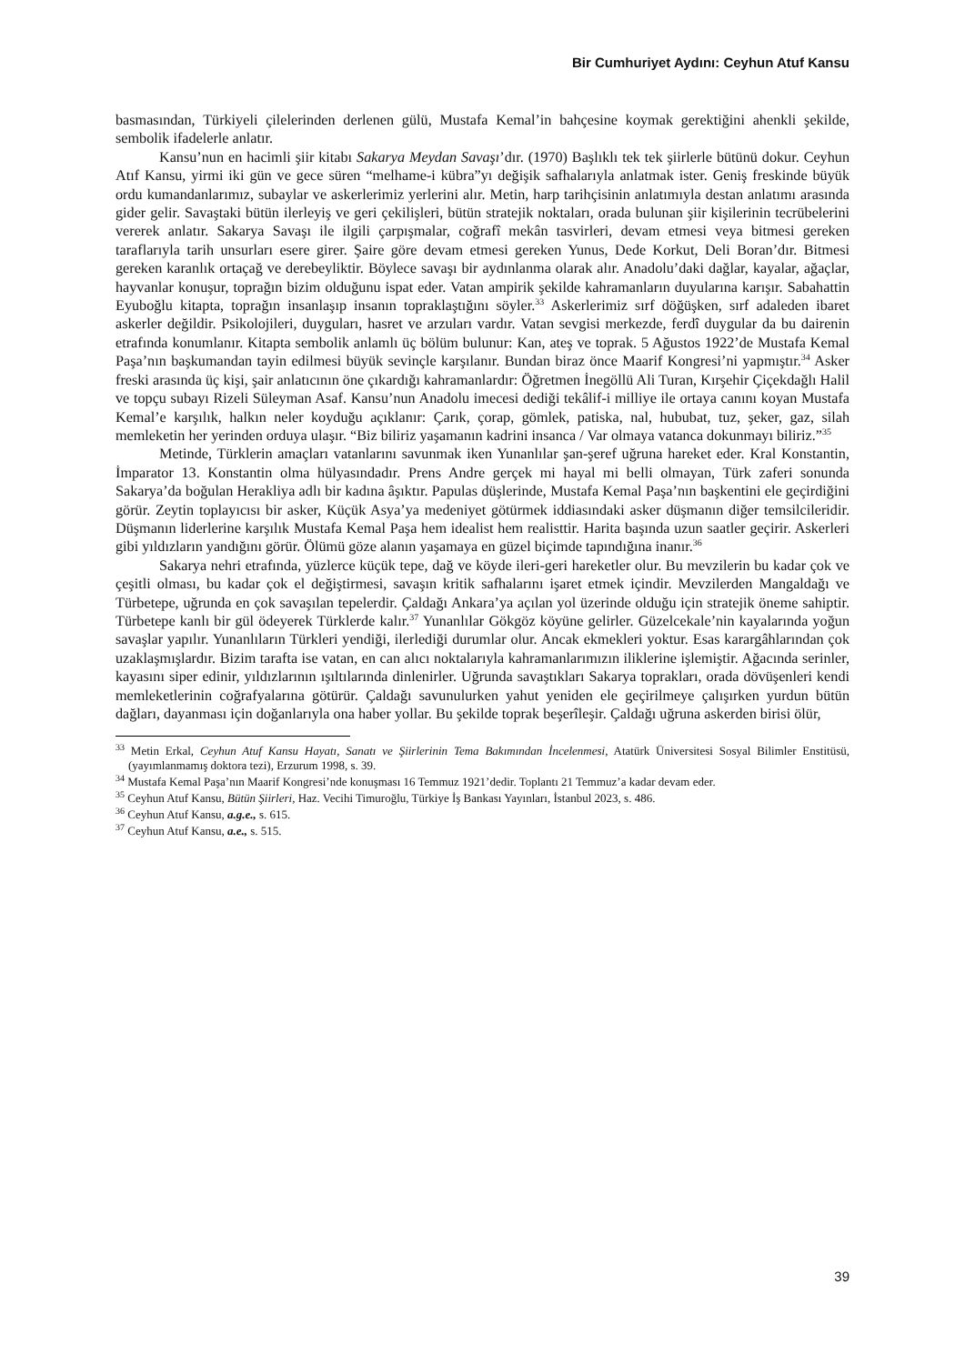Bir Cumhuriyet Aydını: Ceyhun Atuf Kansu
basmasından, Türkiyeli çilelerinden derlenen gülü, Mustafa Kemal’in bahçesine koymak gerektiğini ahenkli şekilde, sembolik ifadelerle anlatır.
Kansu’nun en hacimli şiir kitabı Sakarya Meydan Savaşı’dır. (1970) Başlıklı tek tek şiirlerle bütünü dokur. Ceyhun Atıf Kansu, yirmi iki gün ve gece süren “melhame-i kübra”yı değişik safhalarıyla anlatmak ister. Geniş freskinde büyük ordu kumandanlarımız, subaylar ve askerlerimiz yerlerini alır. Metin, harp tarihçisinin anlatımıyla destan anlatımı arasında gider gelir. Savaştaki bütün ilerleyiş ve geri çekilişleri, bütün stratejik noktaları, orada bulunan şiir kişilerinin tecrübelerini vererek anlatır. Sakarya Savaşı ile ilgili çarpışmalar, coğrafî mekân tasvirleri, devam etmesi veya bitmesi gereken taraflarıyla tarih unsurları esere girer. Şaire göre devam etmesi gereken Yunus, Dede Korkut, Deli Boran’dır. Bitmesi gereken karanlık ortaçağ ve derebeyliktir. Böylece savaşı bir aydınlanma olarak alır. Anadolu’daki dağlar, kayalar, ağaçlar, hayvanlar konuşur, toprağın bizim olduğunu ispat eder. Vatan ampirik şekilde kahramanların duyularına karışır. Sabahattin Eyuboğlu kitapta, toprağın insanlaşıp insanın topraklaştığını söyler.<sup>33</sup> Askerlerimiz sırf döğüşken, sırf adaleden ibaret askerler değildir. Psikolojileri, duyguları, hasret ve arzuları vardır. Vatan sevgisi merkezde, ferdî duygular da bu dairenin etrafında konumlanır. Kitapta sembolik anlamlı üç bölüm bulunur: Kan, ateş ve toprak. 5 Ağustos 1922’de Mustafa Kemal Paşa’nın başkumandan tayin edilmesi büyük sevinçle karşılanır. Bundan biraz önce Maarif Kongresi’ni yapmıştır.<sup>34</sup> Asker freski arasında üç kişi, şair anlatıcının öne çıkardığı kahramanlardır: Öğretmen İnegöllü Ali Turan, Kırşehir Çiçekdağlı Halil ve topçu subayı Rizeli Süleyman Asaf. Kansu’nun Anadolu imecesi dediği tekâlif-i milliye ile ortaya canını koyan Mustafa Kemal’e karşılık, halkın neler koyduğu açıklanır: Çarık, çorap, gömlek, patiska, nal, hububat, tuz, şeker, gaz, silah memleketin her yerinden orduya ulaşır. “Biz biliriz yaşamanın kadrini insanca / Var olmaya vatanca dokunmayı biliriz.”<sup>35</sup>
Metinde, Türklerin amaçları vatanlarını savunmak iken Yunanlılar şan-şeref uğruna hareket eder. Kral Konstantin, İmparator 13. Konstantin olma hülyasındadır. Prens Andre gerçek mi hayal mi belli olmayan, Türk zaferi sonunda Sakarya’da boğulan Herakliya adlı bir kadına âşıktır. Papulas düşlerinde, Mustafa Kemal Paşa’nın başkentini ele geçirdiğini görür. Zeytin toplayıcısı bir asker, Küçük Asya’ya medeniyet götürmek iddiasındaki asker düşmanın diğer temsilcileridir. Düşmanın liderlerine karşılık Mustafa Kemal Paşa hem idealist hem realisttir. Harita başında uzun saatler geçirir. Askerleri gibi yıldızların yandığını görür. Ölümü göze alanın yaşamaya en güzel biçimde tapındığına inanır.<sup>36</sup>
Sakarya nehri etrafında, yüzlerce küçük tepe, dağ ve köyde ileri-geri hareketler olur. Bu mevzilerin bu kadar çok ve çeşitli olması, bu kadar çok el değiştirmesi, savaşın kritik safhalarını işaret etmek içindir. Mevzilerden Mangaldağı ve Türbetepe, uğrunda en çok savaşılan tepelerdir. Çaldağı Ankara’ya açılan yol üzerinde olduğu için stratejik öneme sahiptir. Türbetepe kanlı bir gül ödeyerek Türklerde kalır.<sup>37</sup> Yunanlılar Gökgöz köyüne gelirler. Güzelcekale’nin kayalarında yoğun savaşlar yapılır. Yunanlıların Türkleri yendiği, ilerlediği durumlar olur. Ancak ekmekleri yoktur. Esas karargâhlarından çok uzaklaşmışlardır. Bizim tarafta ise vatan, en can alıcı noktalarıyla kahramanlarımızın iliklerine işlemiştir. Ağacında serinler, kayasını siper edinir, yıldızlarının ışıltılarında dinlenirler. Uğrunda savaştıkları Sakarya toprakları, orada dövüşenleri kendi memleketlerinin coğrafyalarına götürür. Çaldağı savunulurken yahut yeniden ele geçirilmeye çalışırken yurdun bütün dağları, dayanması için doğanlarıyla ona haber yollar. Bu şekilde toprak beşerîleşir. Çaldağı uğruna askerden birisi ölür,
<sup>33</sup> Metin Erkal, Ceyhun Atuf Kansu Hayatı, Sanatı ve Şiirlerinin Tema Bakımından İncelenmesi, Atatürk Üniversitesi Sosyal Bilimler Enstitüsü, (yayımlanmamış doktora tezi), Erzurum 1998, s. 39.
<sup>34</sup> Mustafa Kemal Paşa’nın Maarif Kongresi’nde konuşması 16 Temmuz 1921’dedir. Toplantı 21 Temmuz’a kadar devam eder.
<sup>35</sup> Ceyhun Atuf Kansu, Bütün Şiirleri, Haz. Vecihi Timuroğlu, Türkiye İş Bankası Yayınları, İstanbul 2023, s. 486.
<sup>36</sup> Ceyhun Atuf Kansu, a.g.e., s. 615.
<sup>37</sup> Ceyhun Atuf Kansu, a.e., s. 515.
39